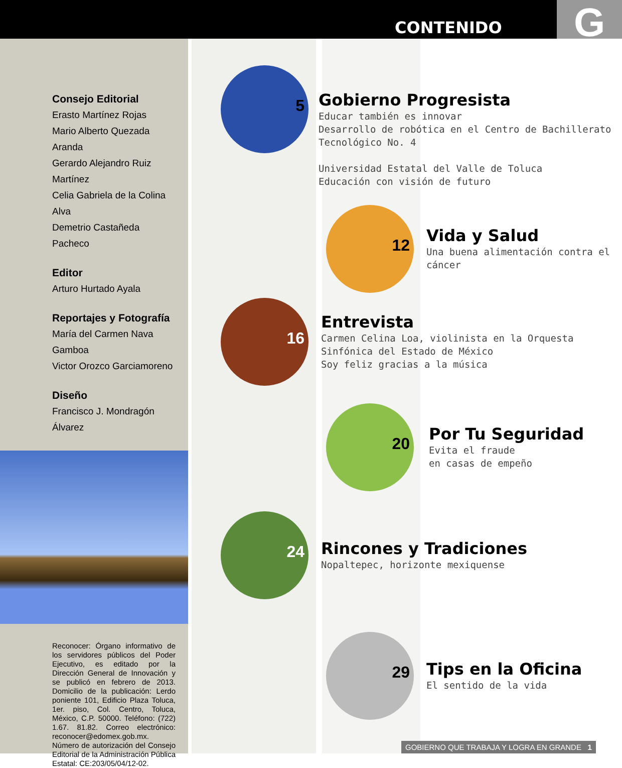CONTENIDO G
Consejo Editorial
Erasto Martínez Rojas
Mario Alberto Quezada Aranda
Gerardo Alejandro Ruiz Martínez
Celia Gabriela de la Colina Alva
Demetrio Castañeda Pacheco
Editor
Arturo Hurtado Ayala
Reportajes y Fotografía
María del Carmen Nava Gamboa
Victor Orozco Garciamoreno
Diseño
Francisco J. Mondragón Álvarez
Reconocer: Órgano informativo de los servidores públicos del Poder Ejecutivo, es editado por la Dirección General de Innovación y se publicó en febrero de 2013. Domicilio de la publicación: Lerdo poniente 101, Edificio Plaza Toluca, 1er. piso, Col. Centro, Toluca, México, C.P. 50000. Teléfono: (722) 1.67. 81.82. Correo electrónico: reconocer@edomex.gob.mx.
Número de autorización del Consejo Editorial de la Administración Pública Estatal: CE:203/05/04/12-02.
5
Gobierno Progresista
Educar también es innovar
Desarrollo de robótica en el Centro de Bachillerato
Tecnológico No. 4
Universidad Estatal del Valle de Toluca
Educación con visión de futuro
12
Vida y Salud
Una buena alimentación contra el cáncer
16
Entrevista
Carmen Celina Loa, violinista en la Orquesta
Sinfónica del Estado de México
Soy feliz gracias a la música
20
Por Tu Seguridad
Evita el fraude
en casas de empeño
24
Rincones y Tradiciones
Nopaltepec, horizonte mexiquense
29
Tips en la Oficina
El sentido de la vida
GOBIERNO QUE TRABAJA Y LOGRA EN GRANDE 1